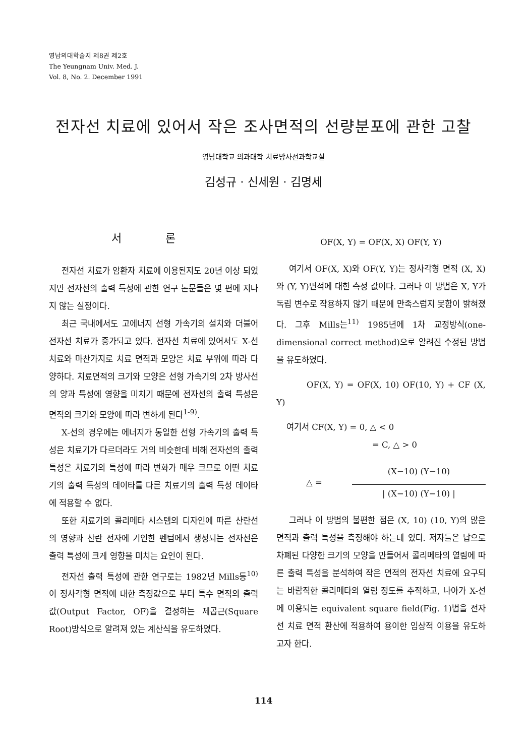영남의대학술지 제8권 제2호
The Yeungnam Univ. Med. J.
Vol. 8, No. 2. December 1991
전자선 치료에 있어서 작은 조사면적의 선량분포에 관한 고찰
영남대학교 의과대학 치료방사선과학교실
김성규 · 신세원 · 김명세
서 론
전자선 치료가 암환자 치료에 이용된지도 20년 이상 되었지만 전자선의 출력 특성에 관한 연구 논문들은 몇 편에 지나지 않는 실정이다.
최근 국내에서도 고에너지 선형 가속기의 설치와 더불어 전자선 치료가 증가되고 있다. 전자선 치료에 있어서도 X-선 치료와 마찬가지로 치료 면적과 모양은 치료 부위에 따라 다양하다. 치료면적의 크기와 모양은 선형 가속기의 2차 방사선의 양과 특성에 영향을 미치기 때문에 전자선의 출력 특성은 면적의 크기와 모양에 따라 변하게 된다<sup>1-9)</sup>.
X-선의 경우에는 에너지가 동일한 선형 가속기의 출력 특성은 치료기가 다르더라도 거의 비슷한데 비해 전자선의 출력 특성은 치료기의 특성에 따라 변화가 매우 크므로 어떤 치료기의 출력 특성의 데이타를 다른 치료기의 출력 특성 데이타에 적용할 수 없다.
또한 치료기의 콜리메타 시스템의 디자인에 따른 산란선의 영향과 산란 전자에 기인한 펜텀에서 생성되는 전자선은 출력 특성에 크게 영향을 미치는 요인이 된다.
전자선 출력 특성에 관한 연구로는 1982년 Mills등<sup>10)</sup>이 정사각형 면적에 대한 측정값으로 부터 특수 면적의 출력값(Output Factor, OF)을 결정하는 제곱근(Square Root)방식으로 알려져 있는 계산식을 유도하였다.
OF(X, Y) = OF(X, X) OF(Y, Y)
여기서 OF(X, X)와 OF(Y, Y)는 정사각형 면적 (X, X)와 (Y, Y)면적에 대한 측정 값이다. 그러나 이 방법은 X, Y가 독립 변수로 작용하지 않기 때문에 만족스럽지 못함이 밝혀졌다. 그후 Mills는<sup>11)</sup> 1985년에 1차 교정방식(one-dimensional correct method)으로 알려진 수정된 방법을 유도하였다.
OF(X, Y) = OF(X, 10) OF(10, Y) + CF (X, Y)
여기서 CF(X, Y) = 0, △ < 0
= C, △ > 0
△ =
(X−10) (Y−10)
| (X−10) (Y−10) |
그러나 이 방법의 불편한 점은 (X, 10) (10, Y)의 많은 면적과 출력 특성을 측정해야 하는데 있다. 저자들은 납으로 차폐된 다양한 크기의 모양을 만들어서 콜리메타의 열림에 따른 출력 특성을 분석하여 작은 면적의 전자선 치료에 요구되는 바람직한 콜리메타의 열림 정도를 추적하고, 나아가 X-선에 이용되는 equivalent square field(Fig. 1)법을 전자선 치료 면적 환산에 적용하여 용이한 임상적 이용을 유도하고자 한다.
114